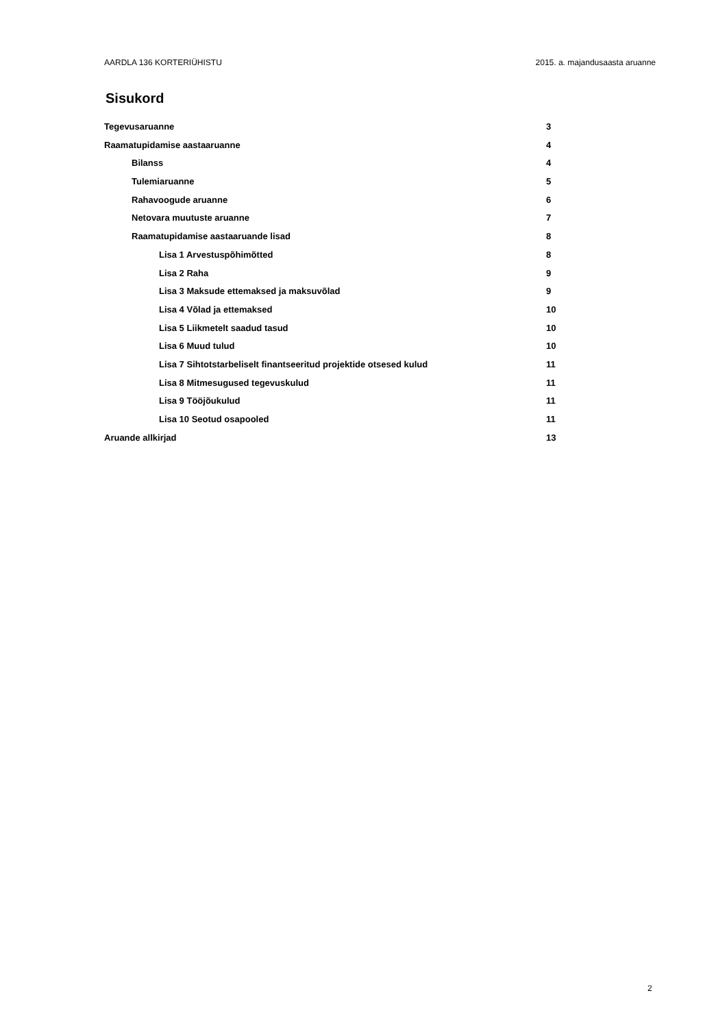AARDLA 136 KORTERIÜHISTU 2015. a. majandusaasta aruanne
Sisukord
Tegevusaruanne 3
Raamatupidamise aastaaruanne 4
Bilanss 4
Tulemiaruanne 5
Rahavoogude aruanne 6
Netovara muutuste aruanne 7
Raamatupidamise aastaaruande lisad 8
Lisa 1 Arvestuspõhimõtted 8
Lisa 2 Raha 9
Lisa 3 Maksude ettemaksed ja maksuvõlad 9
Lisa 4 Võlad ja ettemaksed 10
Lisa 5 Liikmetelt saadud tasud 10
Lisa 6 Muud tulud 10
Lisa 7 Sihtotstarbeliselt finantseeritud projektide otsesed kulud 11
Lisa 8 Mitmesugused tegevuskulud 11
Lisa 9 Tööjõukulud 11
Lisa 10 Seotud osapooled 11
Aruande allkirjad 13
2